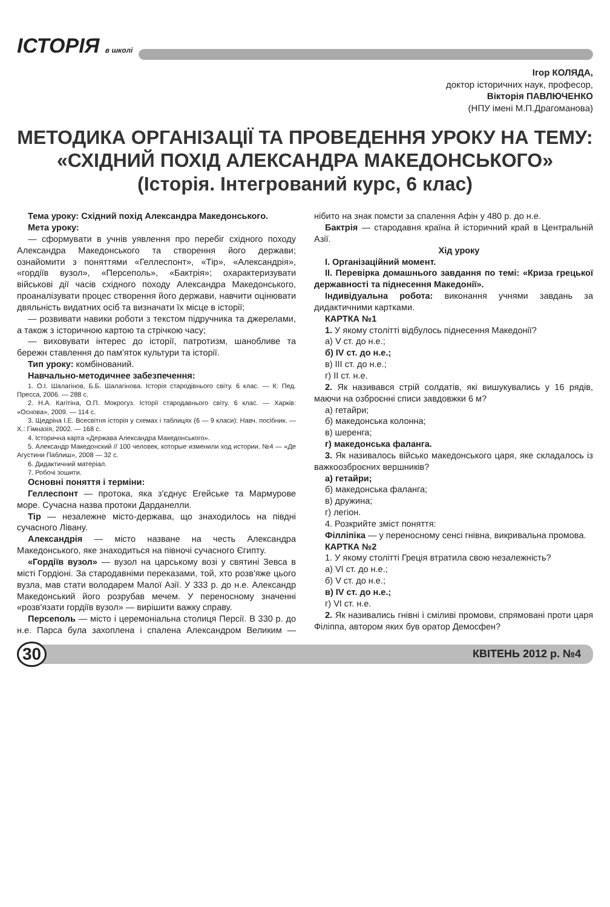ІСТОРІЯ в школі
Ігор КОЛЯДА,
доктор історичних наук, професор,
Вікторія ПАВЛЮЧЕНКО
(НПУ імені М.П.Драгоманова)
МЕТОДИКА ОРГАНІЗАЦІЇ ТА ПРОВЕДЕННЯ УРОКУ НА ТЕМУ: «СХІДНИЙ ПОХІД АЛЕКСАНДРА МАКЕДОНСЬКОГО»
(Історія. Інтегрований курс, 6 клас)
Тема уроку: Східний похід Александра Македонського.
Мета уроку:
— сформувати в учнів уявлення про перебіг східного походу Александра Македонського та створення його держави; ознайомити з поняттями «Геллеспонт», «Тір», «Александрія», «гордіїв вузол», «Персеполь», «Бактрія»; охарактеризувати військові дії часів східного походу Александра Македонського, проаналізувати процес створення його держави, навчити оцінювати двяльність видатних осіб та визначати їх місце в історії;
— розвивати навики роботи з текстом підручника та джерелами, а також з історичною картою та стрічкою часу;
— виховувати інтерес до історії, патротизм, шанобливе та бережн ставлення до пам'яток культури та історії.
Тип уроку: комбінований.
Навчально-методичнее забезпечення:
1. О.І. Шалагінов, Б.Б. Шалагінова. Історія стародівнього світу. 6 клас. — К: Пед. Пресса, 2006. — 288 с.
2. Н.А. Кагітіна, О.П. Мокрогуз. Історії стародавнього світу. 6 клас. — Харків: «Основа», 2009. — 114 с.
3. Щедріна І.Е. Всесвітня історія у схемах і таблицях (6 — 9 класи): Навч. посібник. — Х.: Гімназія, 2002. — 168 с.
4. Історична карта «Держава Александра Македонського».
5. Александр Македонский // 100 человек, которые изменили ход истории. №4 — «Де Агустини Паблиш», 2008 — 32 с.
6. Дидактичний матеріал.
7. Робочі зошити.
Основні поняття і терміни:
Геллеспонт — протока, яка з'єднує Егейське та Мармурове море. Сучасна назва протоки Дарданелли.
Тір — незалежне місто-держава, що знаходилось на півдні сучасного Лівану.
Александрія — місто назване на честь Александра Македонського, яке знаходиться на півночі сучасного Єгипту.
«Гордіїв вузол» — вузол на царському возі у святині Зевса в місті Гордіоні. За стародавніми переказами, той, хто розв'яже цього вузла, мав стати володарем Малої Азії. У 333 р. до н.е. Александр Македонський його розрубав мечем. У переносному значенні «розв'язати гордіїв вузол» — вирішити важку справу.
Персеполь — місто і церемоніальна столиця Персії. В 330 р. до н.е. Парса була захоплена і спалена Александром Великим — нібито на знак помсти за спалення Афін у 480 р. до н.е.
Бактрія — стародавня країна й історичний край в Центральній Азії.
Хід уроку
І. Організаційний момент.
ІІ. Перевірка домашнього завдання по темі: «Криза грецької державності та піднесення Македонії».
Індивідуальна робота: виконання учнями завдань за дидактичними картками.
КАРТКА №1
1. У якому столітті відбулось піднесення Македонії?
а) V ст. до н.е.;
б) IV ст. до н.е.;
в) III ст. до н.е.;
г) II ст. н.е.
2. Як називався стрій солдатів, які вишукувались у 16 рядів, маючи на озброєнні списи завдовжки 6 м?
а) гетайри;
б) македонська колонна;
в) шеренга;
г) македонська фаланга.
3. Як називалось військо македонського царя, яке складалось із важкоозброєних вершників?
а) гетайри;
б) македонська фаланга;
в) дружина;
г) легіон.
4. Розкрийте зміст поняття:
Філліпіка — у переносному сенсі гнівна, викривальна промова.
КАРТКА №2
1. У якому столітті Греція втратила свою незалежність?
а) VI ст. до н.е.;
б) V ст. до н.е.;
в) IV ст. до н.е.;
г) VI ст. н.е.
2. Як називались гнівні і сміливі промови, спрямовані проти царя Філіппа, автором яких був оратор Демосфен?
30 КВІТЕНЬ 2012 р. №4